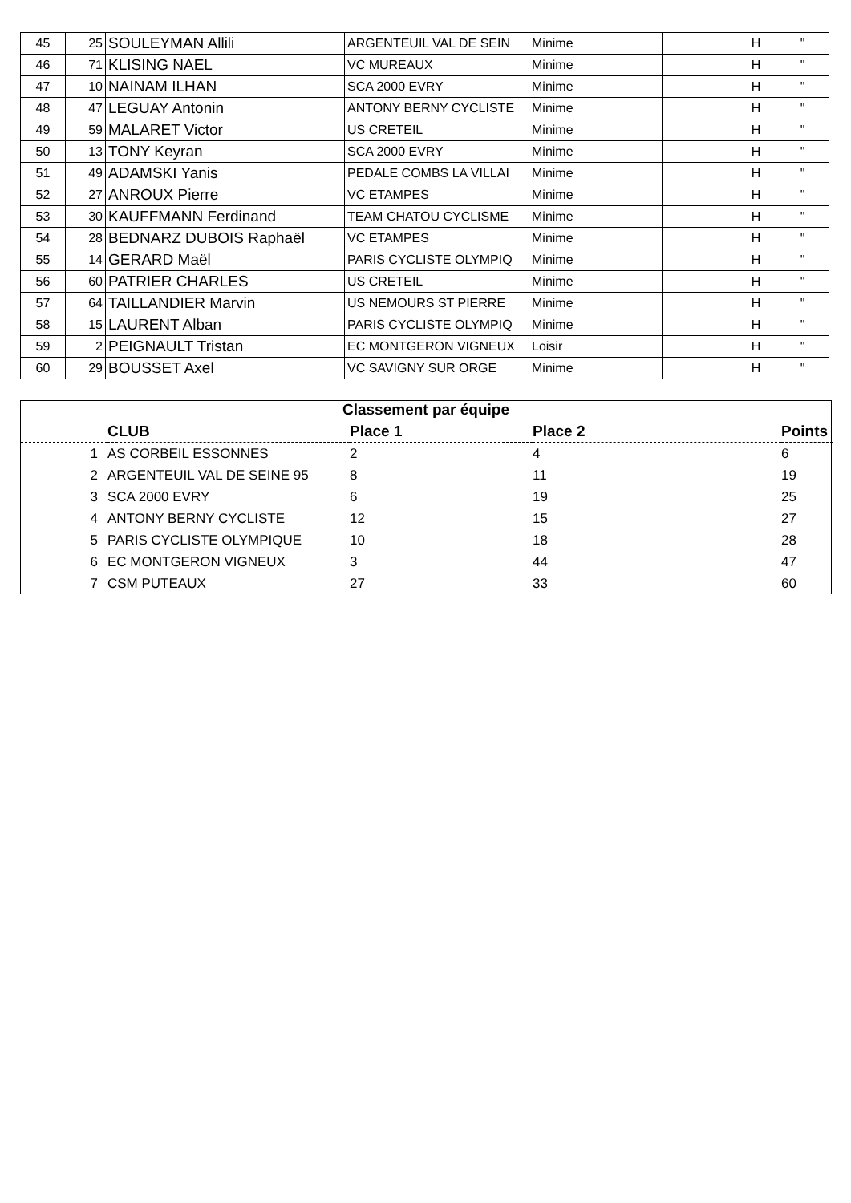| 45 | 25 | SOULEYMAN Allili | ARGENTEUIL VAL DE SEIN | Minime | | H | " |
| 46 | 71 | KLISING NAEL | VC MUREAUX | Minime | | H | " |
| 47 | 10 | NAINAM ILHAN | SCA 2000 EVRY | Minime | | H | " |
| 48 | 47 | LEGUAY Antonin | ANTONY BERNY CYCLISTE | Minime | | H | " |
| 49 | 59 | MALARET Victor | US CRETEIL | Minime | | H | " |
| 50 | 13 | TONY Keyran | SCA 2000 EVRY | Minime | | H | " |
| 51 | 49 | ADAMSKI Yanis | PEDALE COMBS LA VILLAI | Minime | | H | " |
| 52 | 27 | ANROUX Pierre | VC ETAMPES | Minime | | H | " |
| 53 | 30 | KAUFFMANN Ferdinand | TEAM CHATOU CYCLISME | Minime | | H | " |
| 54 | 28 | BEDNARZ DUBOIS Raphaël | VC ETAMPES | Minime | | H | " |
| 55 | 14 | GERARD Maël | PARIS CYCLISTE OLYMPIQ | Minime | | H | " |
| 56 | 60 | PATRIER CHARLES | US CRETEIL | Minime | | H | " |
| 57 | 64 | TAILLANDIER Marvin | US NEMOURS ST PIERRE | Minime | | H | " |
| 58 | 15 | LAURENT Alban | PARIS CYCLISTE OLYMPIQ | Minime | | H | " |
| 59 | 2 | PEIGNAULT Tristan | EC MONTGERON VIGNEUX | Loisir | | H | " |
| 60 | 29 | BOUSSET Axel | VC SAVIGNY SUR ORGE | Minime | | H | " |
Classement par équipe
| | CLUB | Place 1 | Place 2 | Points |
| --- | --- | --- | --- | --- |
| 1 | AS CORBEIL ESSONNES | 2 | 4 | 6 |
| 2 | ARGENTEUIL VAL DE SEINE 95 | 8 | 11 | 19 |
| 3 | SCA 2000 EVRY | 6 | 19 | 25 |
| 4 | ANTONY BERNY CYCLISTE | 12 | 15 | 27 |
| 5 | PARIS CYCLISTE OLYMPIQUE | 10 | 18 | 28 |
| 6 | EC MONTGERON VIGNEUX | 3 | 44 | 47 |
| 7 | CSM PUTEAUX | 27 | 33 | 60 |